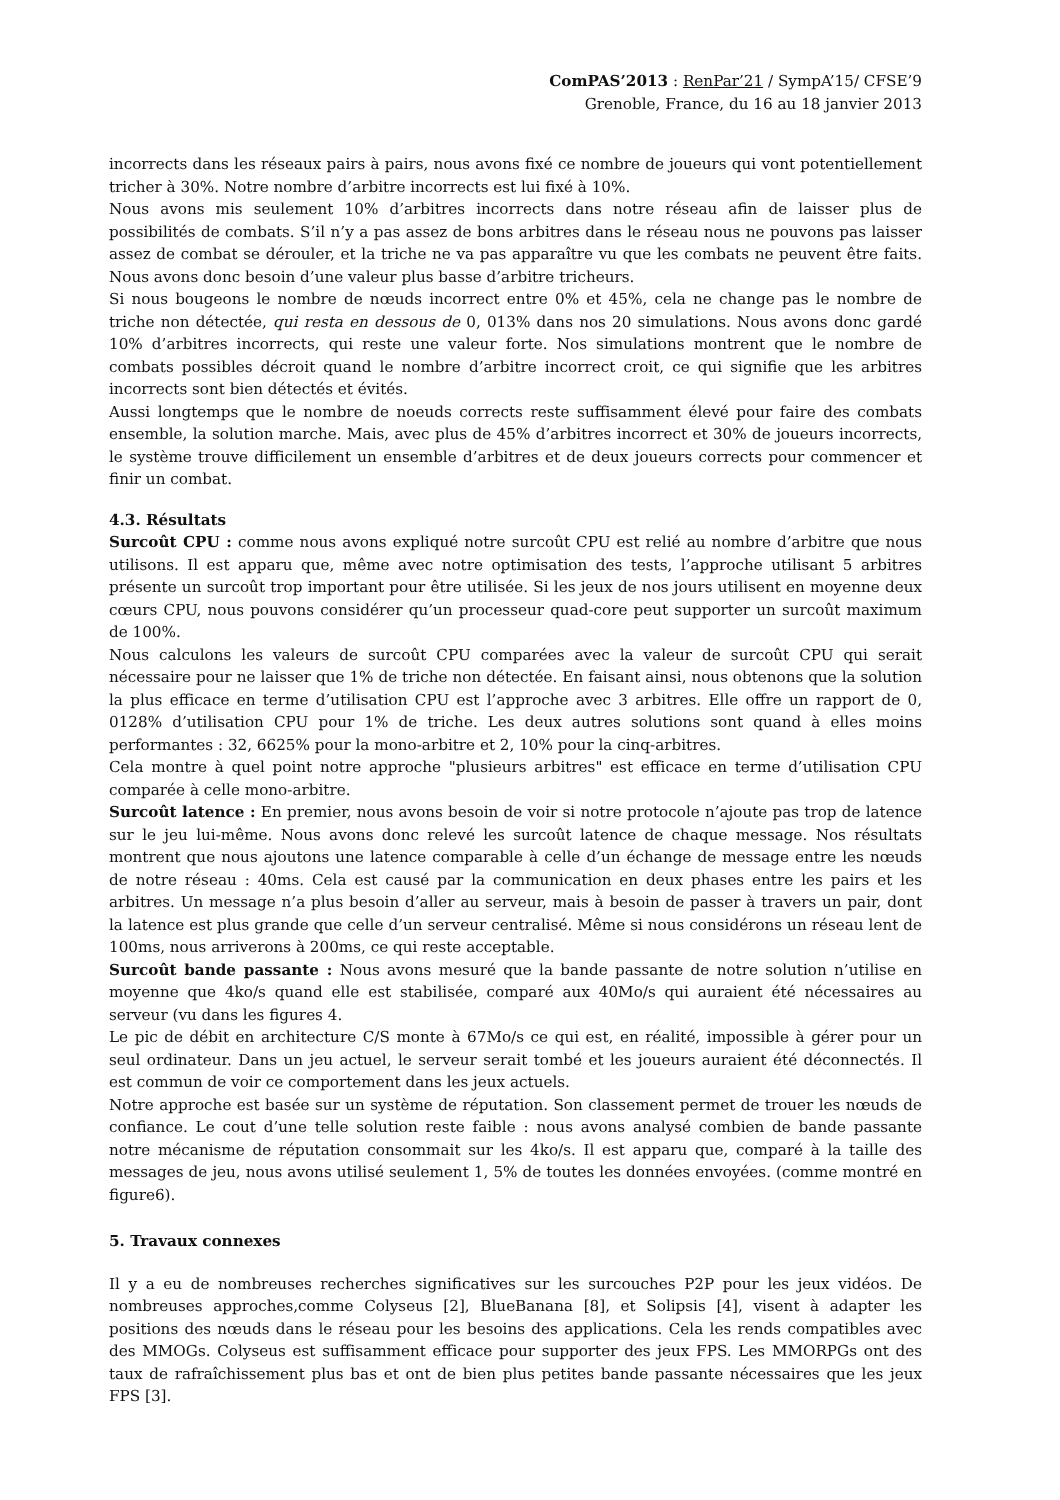ComPAS’2013 : RenPar’21 / SympA’15/ CFSE’9
Grenoble, France, du 16 au 18 janvier 2013
incorrects dans les réseaux pairs à pairs, nous avons fixé ce nombre de joueurs qui vont potentiellement tricher à 30%. Notre nombre d’arbitre incorrects est lui fixé à 10%.
Nous avons mis seulement 10% d’arbitres incorrects dans notre réseau afin de laisser plus de possibilités de combats. S’il n’y a pas assez de bons arbitres dans le réseau nous ne pouvons pas laisser assez de combat se dérouler, et la triche ne va pas apparaître vu que les combats ne peuvent être faits. Nous avons donc besoin d’une valeur plus basse d’arbitre tricheurs.
Si nous bougeons le nombre de nœuds incorrect entre 0% et 45%, cela ne change pas le nombre de triche non détectée, qui resta en dessous de 0, 013% dans nos 20 simulations. Nous avons donc gardé 10% d’arbitres incorrects, qui reste une valeur forte. Nos simulations montrent que le nombre de combats possibles décroit quand le nombre d’arbitre incorrect croit, ce qui signifie que les arbitres incorrects sont bien détectés et évités.
Aussi longtemps que le nombre de noeuds corrects reste suffisamment élevé pour faire des combats ensemble, la solution marche. Mais, avec plus de 45% d’arbitres incorrect et 30% de joueurs incorrects, le système trouve difficilement un ensemble d’arbitres et de deux joueurs corrects pour commencer et finir un combat.
4.3. Résultats
Surcoût CPU : comme nous avons expliqué notre surcoût CPU est relié au nombre d’arbitre que nous utilisons. Il est apparu que, même avec notre optimisation des tests, l’approche utilisant 5 arbitres présente un surcoût trop important pour être utilisée. Si les jeux de nos jours utilisent en moyenne deux cœurs CPU, nous pouvons considérer qu’un processeur quad-core peut supporter un surcoût maximum de 100%.
Nous calculons les valeurs de surcoût CPU comparées avec la valeur de surcoût CPU qui serait nécessaire pour ne laisser que 1% de triche non détectée. En faisant ainsi, nous obtenons que la solution la plus efficace en terme d’utilisation CPU est l’approche avec 3 arbitres. Elle offre un rapport de 0, 0128% d’utilisation CPU pour 1% de triche. Les deux autres solutions sont quand à elles moins performantes : 32, 6625% pour la mono-arbitre et 2, 10% pour la cinq-arbitres.
Cela montre à quel point notre approche "plusieurs arbitres" est efficace en terme d’utilisation CPU comparée à celle mono-arbitre.
Surcoût latence : En premier, nous avons besoin de voir si notre protocole n’ajoute pas trop de latence sur le jeu lui-même. Nous avons donc relevé les surcoût latence de chaque message. Nos résultats montrent que nous ajoutons une latence comparable à celle d’un échange de message entre les nœuds de notre réseau : 40ms. Cela est causé par la communication en deux phases entre les pairs et les arbitres. Un message n’a plus besoin d’aller au serveur, mais à besoin de passer à travers un pair, dont la latence est plus grande que celle d’un serveur centralisé. Même si nous considérons un réseau lent de 100ms, nous arriverons à 200ms, ce qui reste acceptable.
Surcoût bande passante : Nous avons mesuré que la bande passante de notre solution n’utilise en moyenne que 4ko/s quand elle est stabilisée, comparé aux 40Mo/s qui auraient été nécessaires au serveur (vu dans les figures 4.
Le pic de débit en architecture C/S monte à 67Mo/s ce qui est, en réalité, impossible à gérer pour un seul ordinateur. Dans un jeu actuel, le serveur serait tombé et les joueurs auraient été déconnectés. Il est commun de voir ce comportement dans les jeux actuels.
Notre approche est basée sur un système de réputation. Son classement permet de trouer les nœuds de confiance. Le cout d’une telle solution reste faible : nous avons analysé combien de bande passante notre mécanisme de réputation consommait sur les 4ko/s. Il est apparu que, comparé à la taille des messages de jeu, nous avons utilisé seulement 1, 5% de toutes les données envoyées. (comme montré en figure6).
5. Travaux connexes
Il y a eu de nombreuses recherches significatives sur les surcouches P2P pour les jeux vidéos. De nombreuses approches,comme Colyseus [2], BlueBanana [8], et Solipsis [4], visent à adapter les positions des nœuds dans le réseau pour les besoins des applications. Cela les rends compatibles avec des MMOGs. Colyseus est suffisamment efficace pour supporter des jeux FPS. Les MMORPGs ont des taux de rafraîchissement plus bas et ont de bien plus petites bande passante nécessaires que les jeux FPS [3].